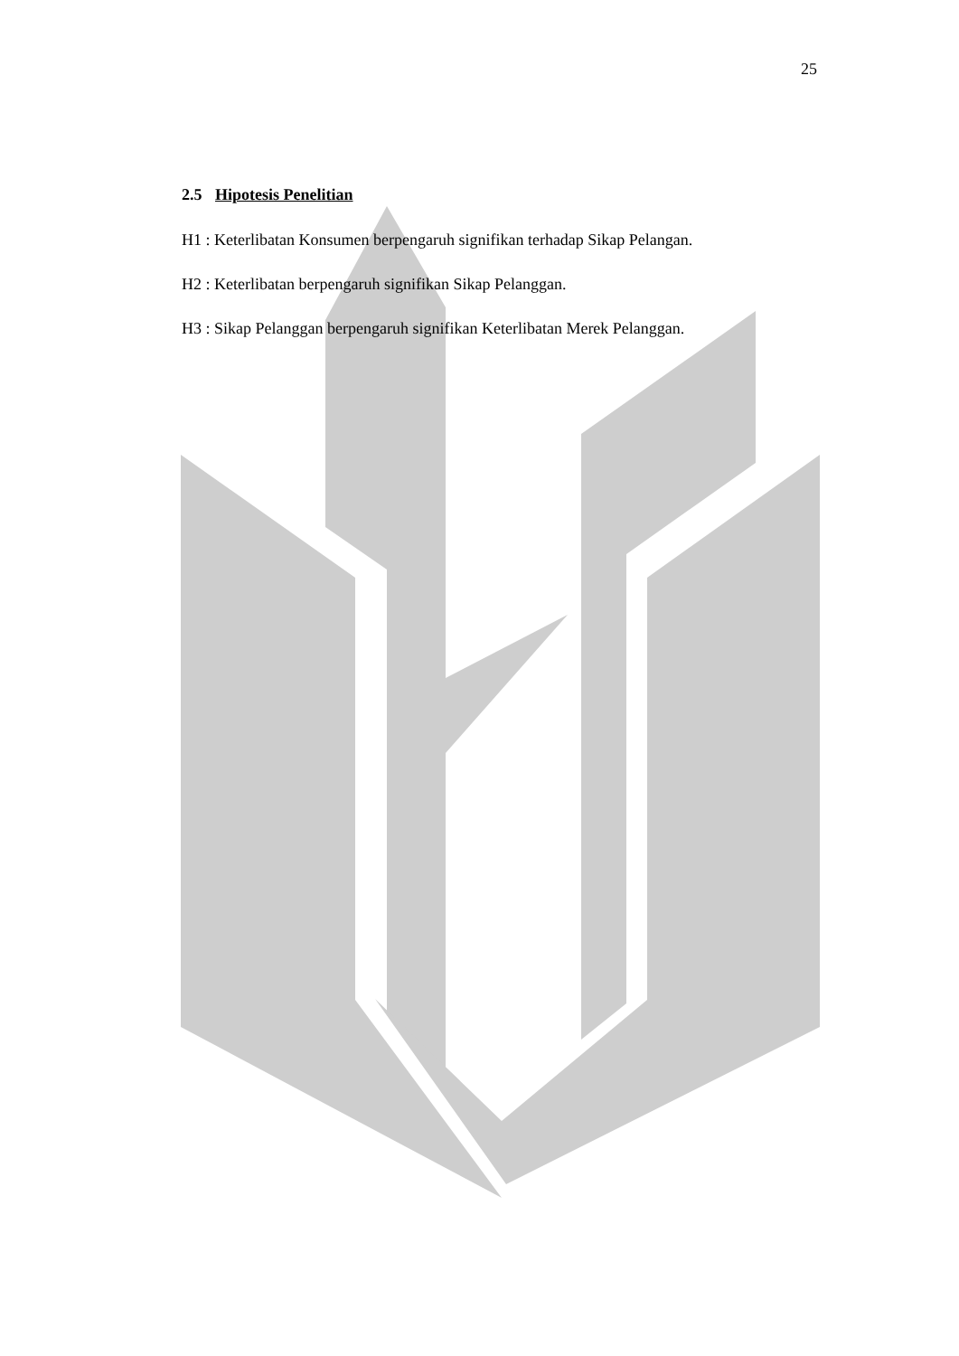25
2.5 Hipotesis Penelitian
H1 : Keterlibatan Konsumen berpengaruh signifikan terhadap Sikap Pelangan.
H2 : Keterlibatan berpengaruh signifikan Sikap Pelanggan.
H3 : Sikap Pelanggan berpengaruh signifikan Keterlibatan Merek Pelanggan.